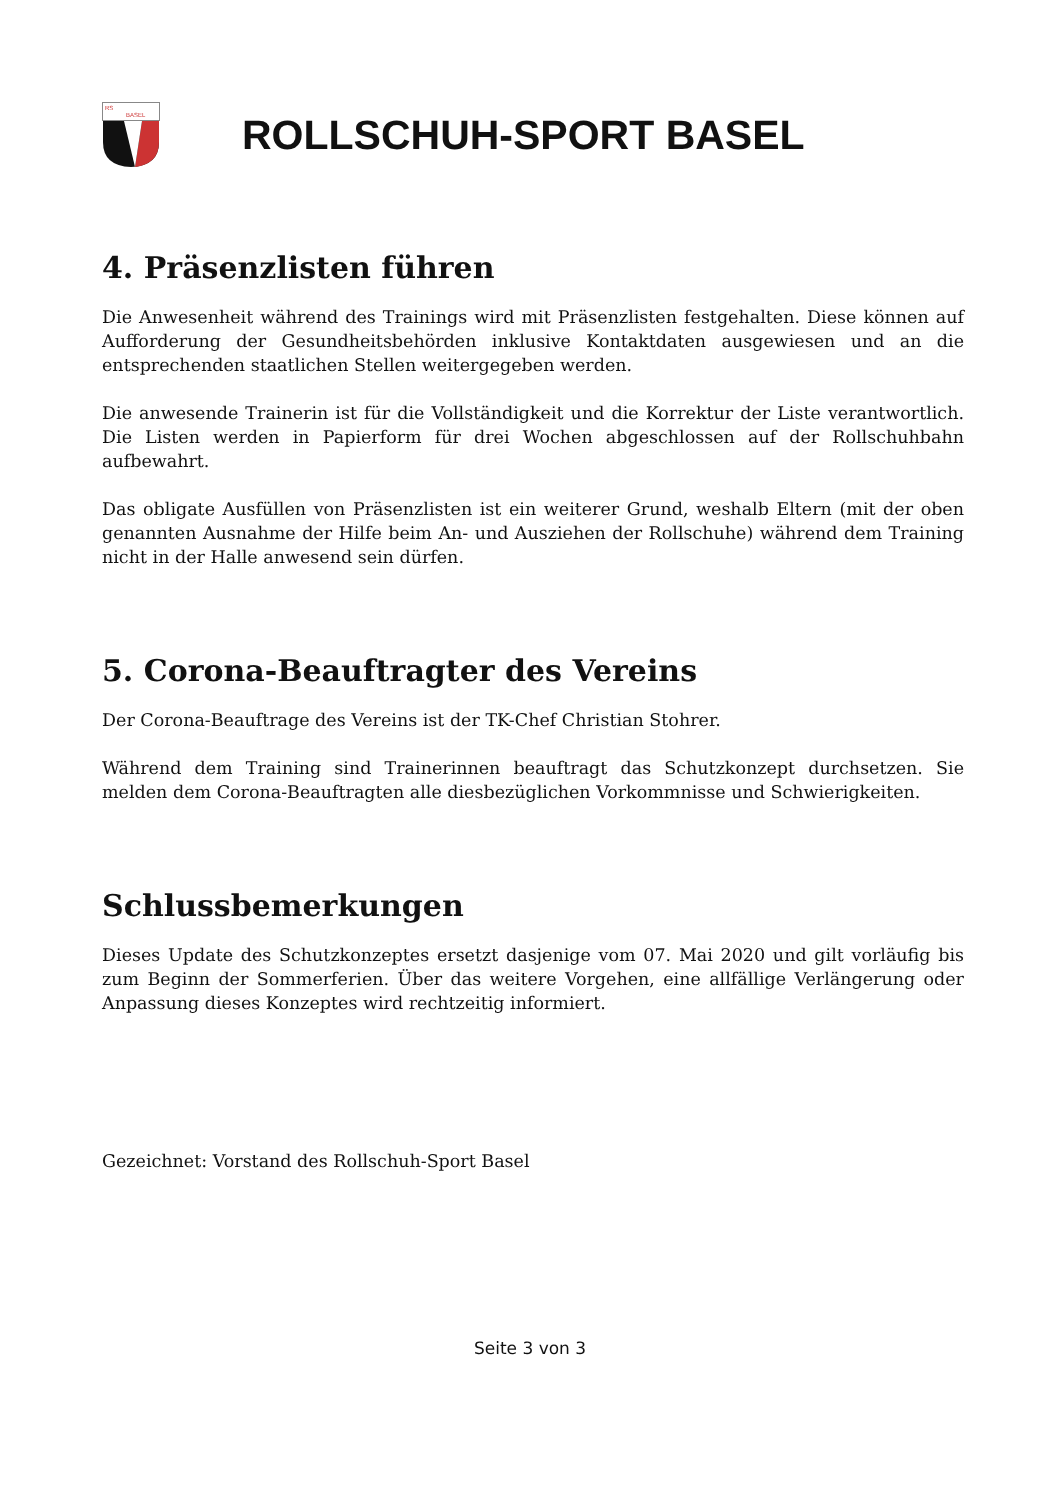RS
BASEL
ROLLSCHUH-SPORT BASEL
4. Präsenzlisten führen
Die Anwesenheit während des Trainings wird mit Präsenzlisten festgehalten. Diese können auf Aufforderung der Gesundheitsbehörden inklusive Kontaktdaten ausgewiesen und an die entsprechenden staatlichen Stellen weitergegeben werden.
Die anwesende Trainerin ist für die Vollständigkeit und die Korrektur der Liste verantwortlich. Die Listen werden in Papierform für drei Wochen abgeschlossen auf der Rollschuhbahn aufbewahrt.
Das obligate Ausfüllen von Präsenzlisten ist ein weiterer Grund, weshalb Eltern (mit der oben genannten Ausnahme der Hilfe beim An- und Ausziehen der Rollschuhe) während dem Training nicht in der Halle anwesend sein dürfen.
5. Corona-Beauftragter des Vereins
Der Corona-Beauftrage des Vereins ist der TK-Chef Christian Stohrer.
Während dem Training sind Trainerinnen beauftragt das Schutzkonzept durchsetzen. Sie melden dem Corona-Beauftragten alle diesbezüglichen Vorkommnisse und Schwierigkeiten.
Schlussbemerkungen
Dieses Update des Schutzkonzeptes ersetzt dasjenige vom 07. Mai 2020 und gilt vorläufig bis zum Beginn der Sommerferien. Über das weitere Vorgehen, eine allfällige Verlängerung oder Anpassung dieses Konzeptes wird rechtzeitig informiert.
Gezeichnet: Vorstand des Rollschuh-Sport Basel
Seite 3 von 3